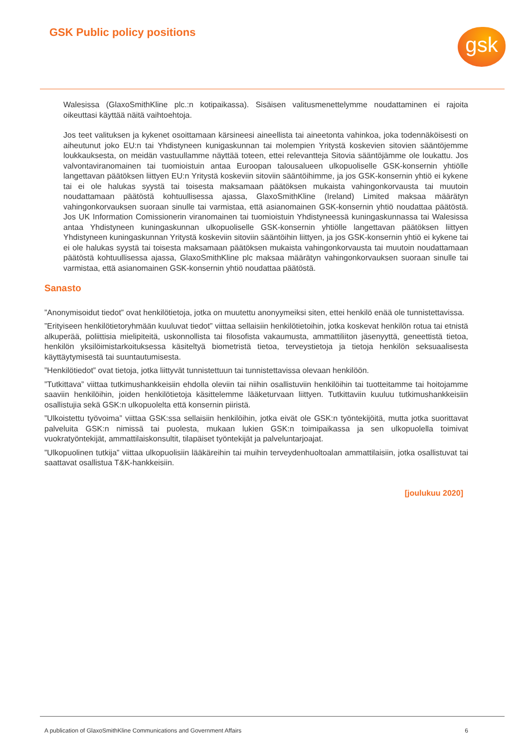GSK Public policy positions gsk
Walesissa (GlaxoSmithKline plc.:n kotipaikassa). Sisäisen valitusmenettelymme noudattaminen ei rajoita oikeuttasi käyttää näitä vaihtoehtoja.
Jos teet valituksen ja kykenet osoittamaan kärsineesi aineellista tai aineetonta vahinkoa, joka todennäköisesti on aiheutunut joko EU:n tai Yhdistyneen kunigaskunnan tai molempien Yritystä koskevien sitovien sääntöjemme loukkauksesta, on meidän vastuullamme näyttää toteen, ettei relevantteja Sitovia sääntöjämme ole loukattu. Jos valvontaviranomainen tai tuomioistuin antaa Euroopan talousalueen ulkopuoliselle GSK-konsernin yhtiölle langettavan päätöksen liittyen EU:n Yritystä koskeviin sitoviin sääntöihimme, ja jos GSK-konsernin yhtiö ei kykene tai ei ole halukas syystä tai toisesta maksamaan päätöksen mukaista vahingonkorvausta tai muutoin noudattamaan päätöstä kohtuullisessa ajassa, GlaxoSmithKline (Ireland) Limited maksaa määrätyn vahingonkorvauksen suoraan sinulle tai varmistaa, että asianomainen GSK-konsernin yhtiö noudattaa päätöstä. Jos UK Information Comissionerin viranomainen tai tuomioistuin Yhdistyneessä kuningaskunnassa tai Walesissa antaa Yhdistyneen kuningaskunnan ulkopuoliselle GSK-konsernin yhtiölle langettavan päätöksen liittyen Yhdistyneen kuningaskunnan Yritystä koskeviin sitoviin sääntöihin liittyen, ja jos GSK-konsernin yhtiö ei kykene tai ei ole halukas syystä tai toisesta maksamaan päätöksen mukaista vahingonkorvausta tai muutoin noudattamaan päätöstä kohtuullisessa ajassa, GlaxoSmithKline plc maksaa määrätyn vahingonkorvauksen suoraan sinulle tai varmistaa, että asianomainen GSK-konsernin yhtiö noudattaa päätöstä.
Sanasto
”Anonymisoidut tiedot” ovat henkilötietoja, jotka on muutettu anonyymeiksi siten, ettei henkilö enää ole tunnistettavissa.
”Erityiseen henkilötietoryhmään kuuluvat tiedot” viittaa sellaisiin henkilötietoihin, jotka koskevat henkilön rotua tai etnistä alkuperää, poliittisia mielipiteitä, uskonnollista tai filosofista vakaumusta, ammattiliiton jäsenyyttä, geneettistä tietoa, henkilön yksilöimistarkoituksessa käsiteltyä biometristä tietoa, terveystietoja ja tietoja henkilön seksuaalisesta käyttäytymisestä tai suuntautumisesta.
”Henkilötiedot” ovat tietoja, jotka liittyvät tunnistettuun tai tunnistettavissa olevaan henkilöön.
”Tutkittava” viittaa tutkimushankkeisiin ehdolla oleviin tai niihin osallistuviin henkilöihin tai tuotteitamme tai hoitojamme saaviin henkilöihin, joiden henkilötietoja käsittelemme lääketurvaan liittyen. Tutkittaviin kuuluu tutkimushankkeisiin osallistujia sekä GSK:n ulkopuolelta että konsernin piiristä.
”Ulkoistettu työvoima” viittaa GSK:ssa sellaisiin henkilöihin, jotka eivät ole GSK:n työntekijöitä, mutta jotka suorittavat palveluita GSK:n nimissä tai puolesta, mukaan lukien GSK:n toimipaikassa ja sen ulkopuolella toimivat vuokratyöntekijät, ammattilaiskonsultit, tilapäiset työntekijät ja palveluntarjoajat.
”Ulkopuolinen tutkija” viittaa ulkopuolisiin lääkäreihin tai muihin terveydenhuoltoalan ammattilaisiin, jotka osallistuvat tai saattavat osallistua T&K-hankkeisiin.
[joulukuu 2020]
A publication of GlaxoSmithKline Communications and Government Affairs 6